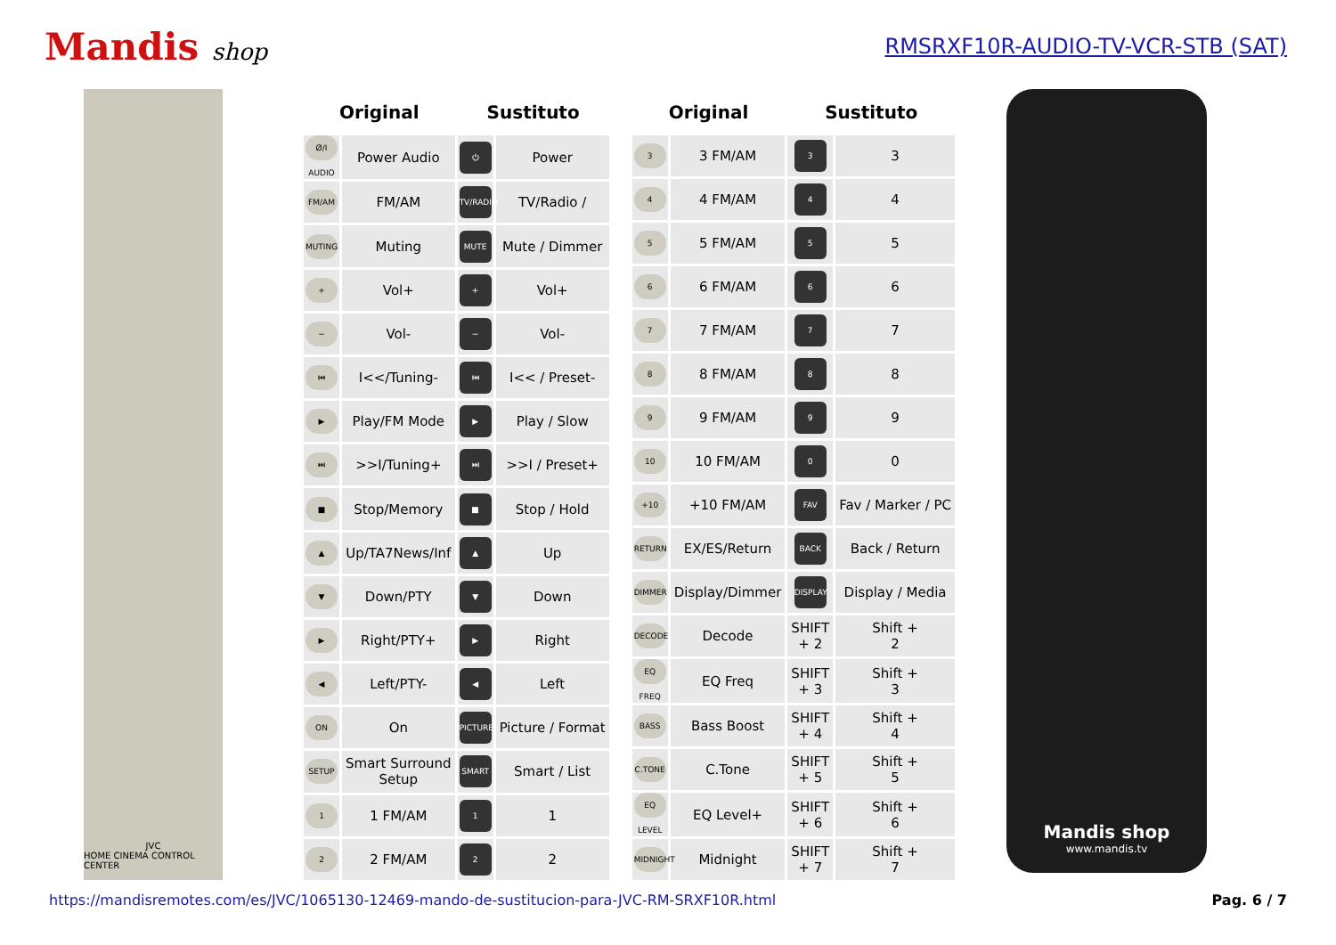Mandis shop
RMSRXF10R-AUDIO-TV-VCR-STB (SAT)
JVC
HOME CINEMA CONTROL CENTER
| Original | | Sustituto | |
| --- | --- | --- | --- |
| Ø/I AUDIO | Power Audio | ⏻ | Power |
| FM/AM | FM/AM | TV/RADIO | TV/Radio / |
| MUTING | Muting | MUTE | Mute / Dimmer |
| + | Vol+ | + | Vol+ |
| − | Vol- | − | Vol- |
| ⏮ | I<</Tuning- | ⏮ | I<< / Preset- |
| ▶ | Play/FM Mode | ▶ | Play / Slow |
| ⏭ | >>I/Tuning+ | ⏭ | >>I / Preset+ |
| ■ | Stop/Memory | ■ | Stop / Hold |
| ▲ | Up/TA7News/Inf | ▲ | Up |
| ▼ | Down/PTY | ▼ | Down |
| ▶ | Right/PTY+ | ▶ | Right |
| ◀ | Left/PTY- | ◀ | Left |
| ON | On | PICTURE | Picture / Format |
| SETUP | Smart Surround Setup | SMART | Smart / List |
| 1 | 1 FM/AM | 1 | 1 |
| 2 | 2 FM/AM | 2 | 2 |
| Original | | Sustituto | |
| --- | --- | --- | --- |
| 3 | 3 FM/AM | 3 | 3 |
| 4 | 4 FM/AM | 4 | 4 |
| 5 | 5 FM/AM | 5 | 5 |
| 6 | 6 FM/AM | 6 | 6 |
| 7 | 7 FM/AM | 7 | 7 |
| 8 | 8 FM/AM | 8 | 8 |
| 9 | 9 FM/AM | 9 | 9 |
| 10 | 10 FM/AM | 0 | 0 |
| +10 | +10 FM/AM | FAV | Fav / Marker / PC |
| RETURN | EX/ES/Return | BACK | Back / Return |
| DIMMER | Display/Dimmer | DISPLAY | Display / Media |
| DECODE | Decode | SHIFT + 2 | Shift + 2 |
| EQ FREQ | EQ Freq | SHIFT + 3 | Shift + 3 |
| BASS | Bass Boost | SHIFT + 4 | Shift + 4 |
| C.TONE | C.Tone | SHIFT + 5 | Shift + 5 |
| EQ LEVEL | EQ Level+ | SHIFT + 6 | Shift + 6 |
| MIDNIGHT | Midnight | SHIFT + 7 | Shift + 7 |
Mandis shop
www.mandis.tv
https://mandisremotes.com/es/JVC/1065130-12469-mando-de-sustitucion-para-JVC-RM-SRXF10R.html Pag. 6 / 7